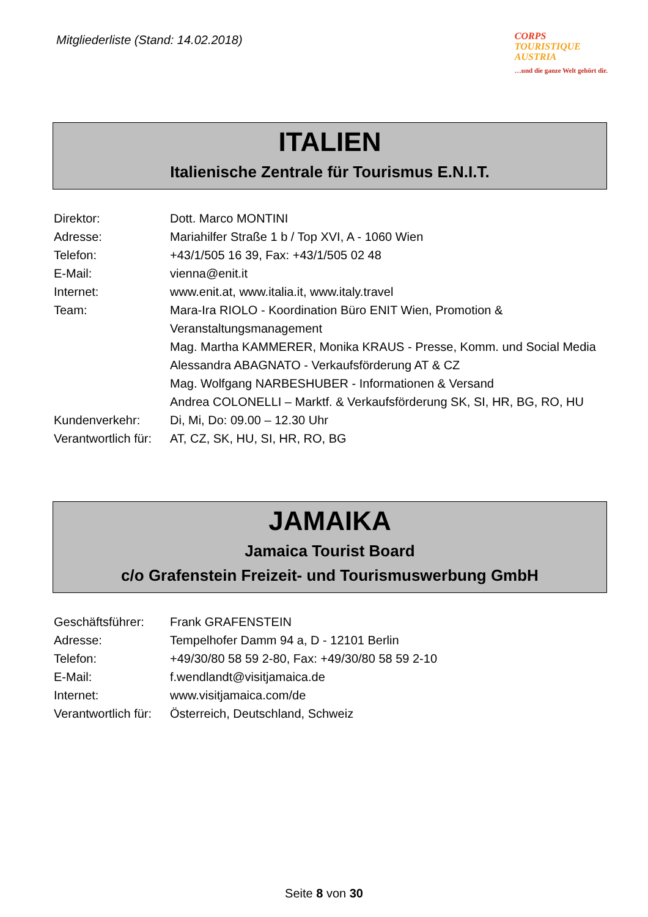Mitgliederliste (Stand: 14.02.2018)
CORPS
TOURISTIQUE
AUSTRIA
…und die ganze Welt gehört dir.
ITALIEN
Italienische Zentrale für Tourismus E.N.I.T.
| Direktor: | Dott. Marco MONTINI |
| Adresse: | Mariahilfer Straße 1 b / Top XVI, A - 1060 Wien |
| Telefon: | +43/1/505 16 39, Fax: +43/1/505 02 48 |
| E-Mail: | vienna@enit.it |
| Internet: | www.enit.at , www.italia.it , www.italy.travel |
| Team: | Mara-Ira RIOLO - Koordination Büro ENIT Wien, Promotion & Veranstaltungsmanagement Mag. Martha KAMMERER, Monika KRAUS - Presse, Komm. und Social Media Alessandra ABAGNATO - Verkaufsförderung AT & CZ Mag. Wolfgang NARBESHUBER - Informationen & Versand Andrea COLONELLI – Marktf. & Verkaufsförderung SK, SI, HR, BG, RO, HU |
| Kundenverkehr: | Di, Mi, Do: 09.00 – 12.30 Uhr |
| Verantwortlich für: | AT, CZ, SK, HU, SI, HR, RO, BG |
JAMAIKA
Jamaica Tourist Board
c/o Grafenstein Freizeit- und Tourismuswerbung GmbH
| Geschäftsführer: | Frank GRAFENSTEIN |
| Adresse: | Tempelhofer Damm 94 a, D - 12101 Berlin |
| Telefon: | +49/30/80 58 59 2-80, Fax: +49/30/80 58 59 2-10 |
| E-Mail: | f.wendlandt@visitjamaica.de |
| Internet: | www.visitjamaica.com/de |
| Verantwortlich für: | Österreich, Deutschland, Schweiz |
Seite 8 von 30